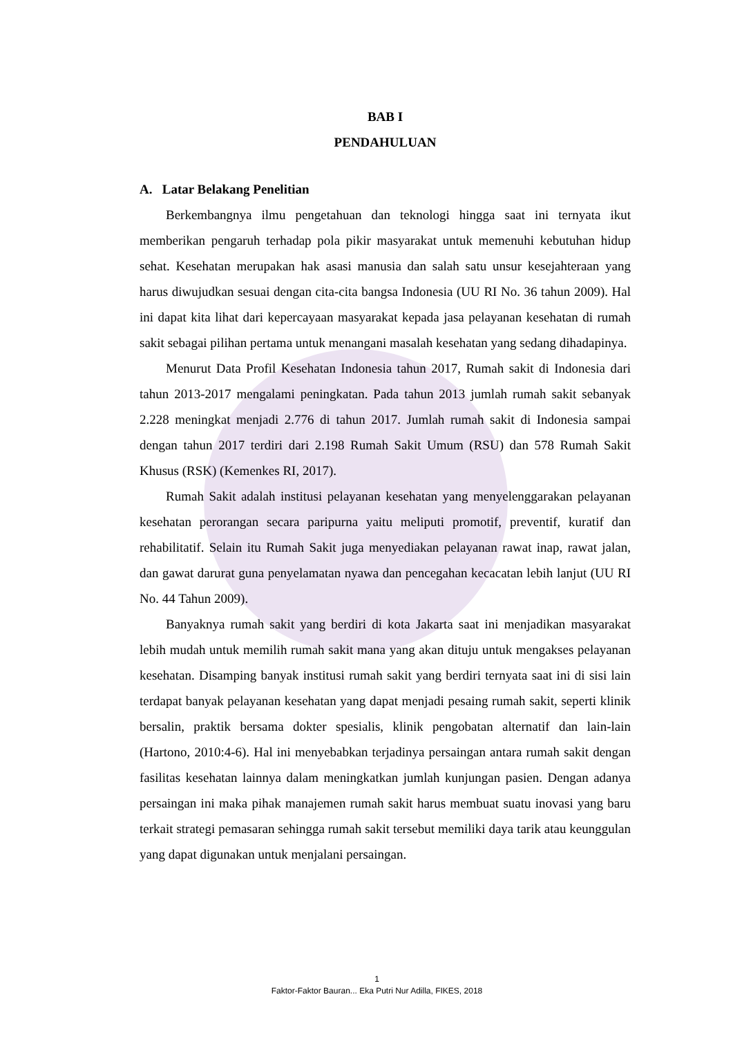BAB I
PENDAHULUAN
A. Latar Belakang Penelitian
Berkembangnya ilmu pengetahuan dan teknologi hingga saat ini ternyata ikut memberikan pengaruh terhadap pola pikir masyarakat untuk memenuhi kebutuhan hidup sehat. Kesehatan merupakan hak asasi manusia dan salah satu unsur kesejahteraan yang harus diwujudkan sesuai dengan cita-cita bangsa Indonesia (UU RI No. 36 tahun 2009). Hal ini dapat kita lihat dari kepercayaan masyarakat kepada jasa pelayanan kesehatan di rumah sakit sebagai pilihan pertama untuk menangani masalah kesehatan yang sedang dihadapinya.
Menurut Data Profil Kesehatan Indonesia tahun 2017, Rumah sakit di Indonesia dari tahun 2013-2017 mengalami peningkatan. Pada tahun 2013 jumlah rumah sakit sebanyak 2.228 meningkat menjadi 2.776 di tahun 2017. Jumlah rumah sakit di Indonesia sampai dengan tahun 2017 terdiri dari 2.198 Rumah Sakit Umum (RSU) dan 578 Rumah Sakit Khusus (RSK) (Kemenkes RI, 2017).
Rumah Sakit adalah institusi pelayanan kesehatan yang menyelenggarakan pelayanan kesehatan perorangan secara paripurna yaitu meliputi promotif, preventif, kuratif dan rehabilitatif. Selain itu Rumah Sakit juga menyediakan pelayanan rawat inap, rawat jalan, dan gawat darurat guna penyelamatan nyawa dan pencegahan kecacatan lebih lanjut (UU RI No. 44 Tahun 2009).
Banyaknya rumah sakit yang berdiri di kota Jakarta saat ini menjadikan masyarakat lebih mudah untuk memilih rumah sakit mana yang akan dituju untuk mengakses pelayanan kesehatan. Disamping banyak institusi rumah sakit yang berdiri ternyata saat ini di sisi lain terdapat banyak pelayanan kesehatan yang dapat menjadi pesaing rumah sakit, seperti klinik bersalin, praktik bersama dokter spesialis, klinik pengobatan alternatif dan lain-lain (Hartono, 2010:4-6). Hal ini menyebabkan terjadinya persaingan antara rumah sakit dengan fasilitas kesehatan lainnya dalam meningkatkan jumlah kunjungan pasien. Dengan adanya persaingan ini maka pihak manajemen rumah sakit harus membuat suatu inovasi yang baru terkait strategi pemasaran sehingga rumah sakit tersebut memiliki daya tarik atau keunggulan yang dapat digunakan untuk menjalani persaingan.
1
Faktor-Faktor Bauran... Eka Putri Nur Adilla, FIKES, 2018